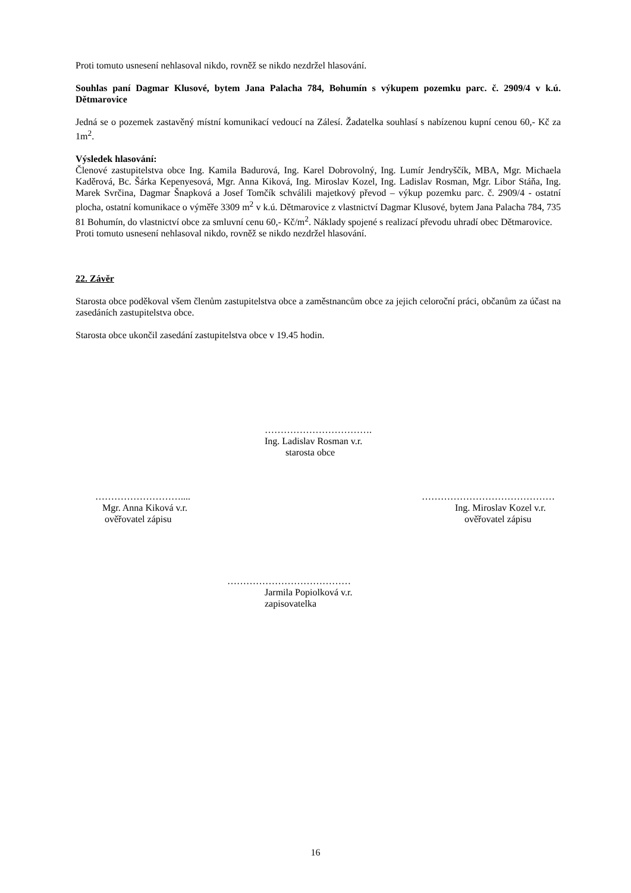Proti tomuto usnesení nehlasoval nikdo, rovněž se nikdo nezdržel hlasování.
Souhlas paní Dagmar Klusové, bytem Jana Palacha 784, Bohumín s výkupem pozemku parc. č. 2909/4 v k.ú. Dětmarovice
Jedná se o pozemek zastavěný místní komunikací vedoucí na Zálesí. Žadatelka souhlasí s nabízenou kupní cenou 60,- Kč za 1m<sup>2</sup>.
Výsledek hlasování:
Členové zastupitelstva obce Ing. Kamila Badurová, Ing. Karel Dobrovolný, Ing. Lumír Jendryščík, MBA, Mgr. Michaela Kaděrová, Bc. Šárka Kepenyesová, Mgr. Anna Kiková, Ing. Miroslav Kozel, Ing. Ladislav Rosman, Mgr. Libor Stáňa, Ing. Marek Svrčina, Dagmar Šnapková a Josef Tomčík schválili majetkový převod – výkup pozemku parc. č. 2909/4 - ostatní plocha, ostatní komunikace o výměře 3309 m<sup>2</sup> v k.ú. Dětmarovice z vlastnictví Dagmar Klusové, bytem Jana Palacha 784, 735 81 Bohumín, do vlastnictví obce za smluvní cenu 60,- Kč/m<sup>2</sup>. Náklady spojené s realizací převodu uhradí obec Dětmarovice.
Proti tomuto usnesení nehlasoval nikdo, rovněž se nikdo nezdržel hlasování.
22. Závěr
Starosta obce poděkoval všem členům zastupitelstva obce a zaměstnancům obce za jejich celoroční práci, občanům za účast na zasedáních zastupitelstva obce.
Starosta obce ukončil zasedání zastupitelstva obce v 19.45 hodin.
…………………………….
Ing. Ladislav Rosman v.r.
starosta obce
………………………....
Mgr. Anna Kiková v.r.
ověřovatel zápisu
……………………………………
Ing. Miroslav Kozel v.r.
ověřovatel zápisu
…………………………………
Jarmila Popiolková v.r.
zapisovatelka
16